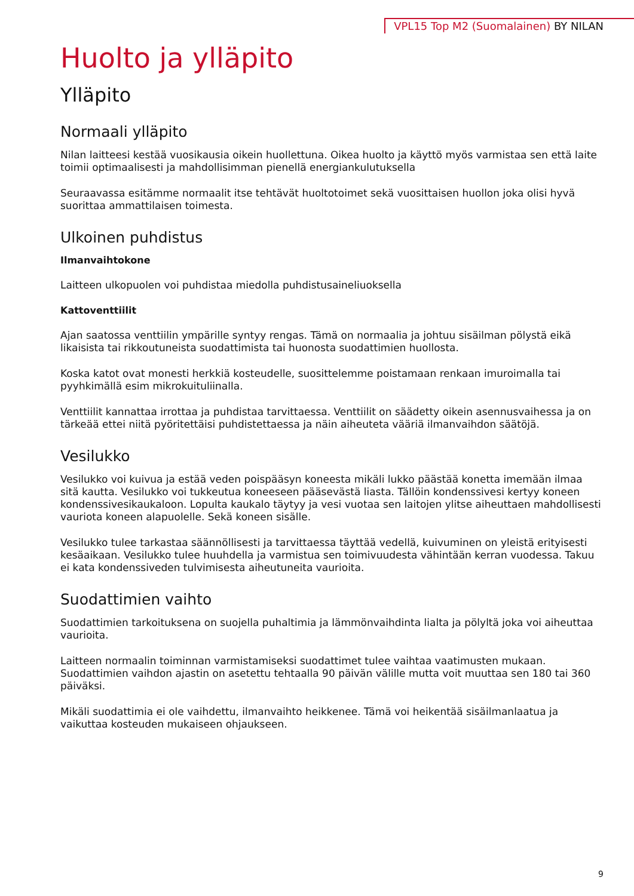VPL15 Top M2 (Suomalainen) BY NILAN
Huolto ja ylläpito
Ylläpito
Normaali ylläpito
Nilan laitteesi kestää vuosikausia oikein huollettuna. Oikea huolto ja käyttö myös varmistaa sen että laite toimii optimaalisesti ja mahdollisimman pienellä energiankulutuksella
Seuraavassa esitämme normaalit itse tehtävät huoltotoimet sekä vuosittaisen huollon joka olisi hyvä suorittaa ammattilaisen toimesta.
Ulkoinen puhdistus
Ilmanvaihtokone
Laitteen ulkopuolen voi puhdistaa miedolla puhdistusaineliuoksella
Kattoventtiilit
Ajan saatossa venttiilin ympärille syntyy rengas. Tämä on normaalia ja johtuu sisäilman pölystä eikä likaisista tai rikkoutuneista suodattimista tai huonosta suodattimien huollosta.
Koska katot ovat monesti herkkiä kosteudelle, suosittelemme poistamaan renkaan imuroimalla tai pyyhkimällä esim mikrokuituliinalla.
Venttiilit kannattaa irrottaa ja puhdistaa tarvittaessa. Venttiilit on säädetty oikein asennusvaihessa ja on tärkeää ettei niitä pyöritettäisi puhdistettaessa ja näin aiheuteta vääriä ilmanvaihdon säätöjä.
Vesilukko
Vesilukko voi kuivua ja estää veden poispääsyn koneesta mikäli lukko päästää konetta imemään ilmaa sitä kautta. Vesilukko voi tukkeutua koneeseen pääsevästä liasta. Tällöin kondenssivesi kertyy koneen kondenssivesikaukaloon. Lopulta kaukalo täytyy ja vesi vuotaa sen laitojen ylitse aiheuttaen mahdollisesti vauriota koneen alapuolelle. Sekä koneen sisälle.
Vesilukko tulee tarkastaa säännöllisesti ja tarvittaessa täyttää vedellä, kuivuminen on yleistä erityisesti kesäaikaan. Vesilukko tulee huuhdella ja varmistua sen toimivuudesta vähintään kerran vuodessa. Takuu ei kata kondenssiveden tulvimisesta aiheutuneita vaurioita.
Suodattimien vaihto
Suodattimien tarkoituksena on suojella puhaltimia ja lämmönvaihdinta lialta ja pölyltä joka voi aiheuttaa vaurioita.
Laitteen normaalin toiminnan varmistamiseksi suodattimet tulee vaihtaa vaatimusten mukaan. Suodattimien vaihdon ajastin on asetettu tehtaalla 90 päivän välille mutta voit muuttaa sen 180 tai 360 päiväksi.
Mikäli suodattimia ei ole vaihdettu, ilmanvaihto heikkenee. Tämä voi heikentää sisäilmanlaatua ja vaikuttaa kosteuden mukaiseen ohjaukseen.
9